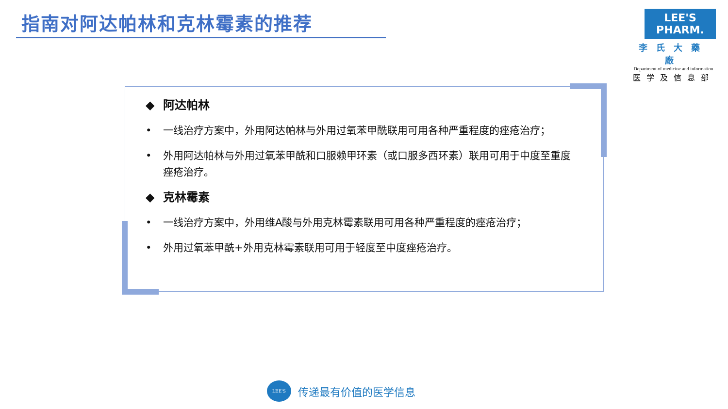指南对阿达帕林和克林霉素的推荐
LEE'S PHARM.
李氏大藥廠
Department of medicine and information
医学及信息部
◆ 阿达帕林
• 一线治疗方案中，外用阿达帕林与外用过氧苯甲酰联用可用各种严重程度的痤疮治疗；
• 外用阿达帕林与外用过氧苯甲酰和口服赖甲环素（或口服多西环素）联用可用于中度至重度痤疮治疗。
◆ 克林霉素
• 一线治疗方案中，外用维A酸与外用克林霉素联用可用各种严重程度的痤疮治疗；
• 外用过氧苯甲酰+外用克林霉素联用可用于轻度至中度痤疮治疗。
LEE'S
传递最有价值的医学信息